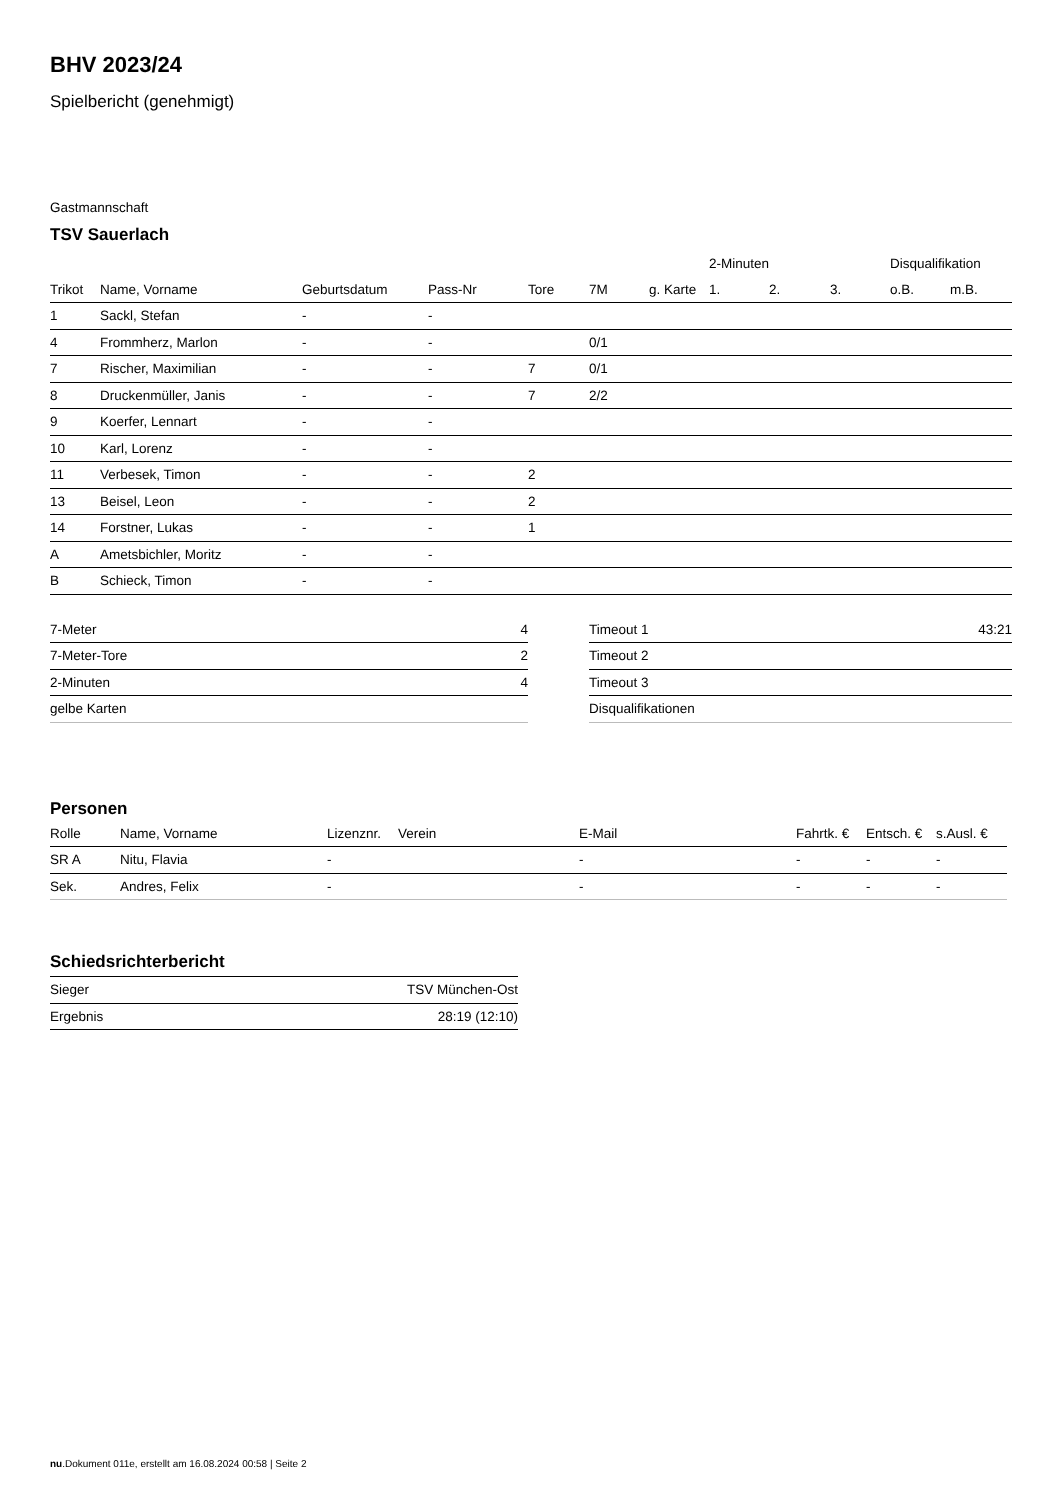BHV 2023/24
Spielbericht (genehmigt)
Gastmannschaft
TSV Sauerlach
| | | | | | | | 2-Minuten | | | Disqualifikation | |
| --- | --- | --- | --- | --- | --- | --- | --- | --- | --- | --- | --- |
| Trikot | Name, Vorname | Geburtsdatum | Pass-Nr | Tore | 7M | g. Karte | 1. | 2. | 3. | o.B. | m.B. |
| 1 | Sackl, Stefan | - | - | | | | | | | | |
| 4 | Frommherz, Marlon | - | - | | 0/1 | | | | | | |
| 7 | Rischer, Maximilian | - | - | 7 | 0/1 | | | | | | |
| 8 | Druckenmüller, Janis | - | - | 7 | 2/2 | | | | | | |
| 9 | Koerfer, Lennart | - | - | | | | | | | | |
| 10 | Karl, Lorenz | - | - | | | | | | | | |
| 11 | Verbesek, Timon | - | - | 2 | | | | | | | |
| 13 | Beisel, Leon | - | - | 2 | | | | | | | |
| 14 | Forstner, Lukas | - | - | 1 | | | | | | | |
| A | Ametsbichler, Moritz | - | - | | | | | | | | |
| B | Schieck, Timon | - | - | | | | | | | | |
| 7-Meter | 4 |
| 7-Meter-Tore | 2 |
| 2-Minuten | 4 |
| gelbe Karten | |
| Timeout 1 | 43:21 |
| Timeout 2 | |
| Timeout 3 | |
| Disqualifikationen | |
Personen
| Rolle | Name, Vorname | Lizenznr. | Verein | E-Mail | Fahrtk. € | Entsch. € | s.Ausl. € |
| --- | --- | --- | --- | --- | --- | --- | --- |
| SR A | Nitu, Flavia | - | | - | - | - | - |
| Sek. | Andres, Felix | - | | - | - | - | - |
Schiedsrichterbericht
| Sieger | TSV München-Ost |
| Ergebnis | 28:19 (12:10) |
nu.Dokument 011e, erstellt am 16.08.2024 00:58 | Seite 2